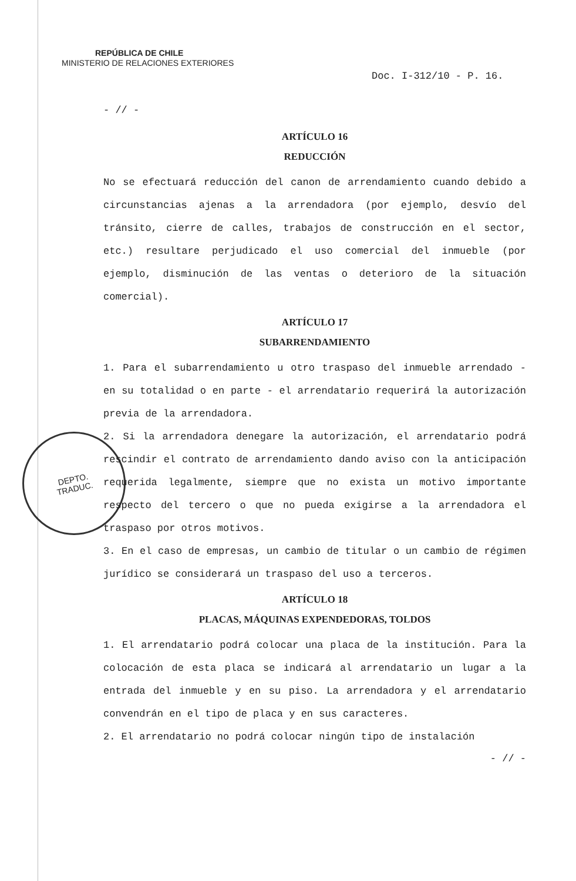REPÚBLICA DE CHILE
MINISTERIO DE RELACIONES EXTERIORES
Doc. I-312/10 - P. 16.
DEPTO.
TRADUC.
- // -
ARTÍCULO 16
REDUCCIÓN
No se efectuará reducción del canon de arrendamiento cuando debido a circunstancias ajenas a la arrendadora (por ejemplo, desvío del tránsito, cierre de calles, trabajos de construcción en el sector, etc.) resultare perjudicado el uso comercial del inmueble (por ejemplo, disminución de las ventas o deterioro de la situación comercial).
ARTÍCULO 17
SUBARRENDAMIENTO
1. Para el subarrendamiento u otro traspaso del inmueble arrendado - en su totalidad o en parte - el arrendatario requerirá la autorización previa de la arrendadora.
2. Si la arrendadora denegare la autorización, el arrendatario podrá rescindir el contrato de arrendamiento dando aviso con la anticipación requerida legalmente, siempre que no exista un motivo importante respecto del tercero o que no pueda exigirse a la arrendadora el traspaso por otros motivos.
3. En el caso de empresas, un cambio de titular o un cambio de régimen jurídico se considerará un traspaso del uso a terceros.
ARTÍCULO 18
PLACAS, MÁQUINAS EXPENDEDORAS, TOLDOS
1. El arrendatario podrá colocar una placa de la institución. Para la colocación de esta placa se indicará al arrendatario un lugar a la entrada del inmueble y en su piso. La arrendadora y el arrendatario convendrán en el tipo de placa y en sus caracteres.
2. El arrendatario no podrá colocar ningún tipo de instalación
- // -